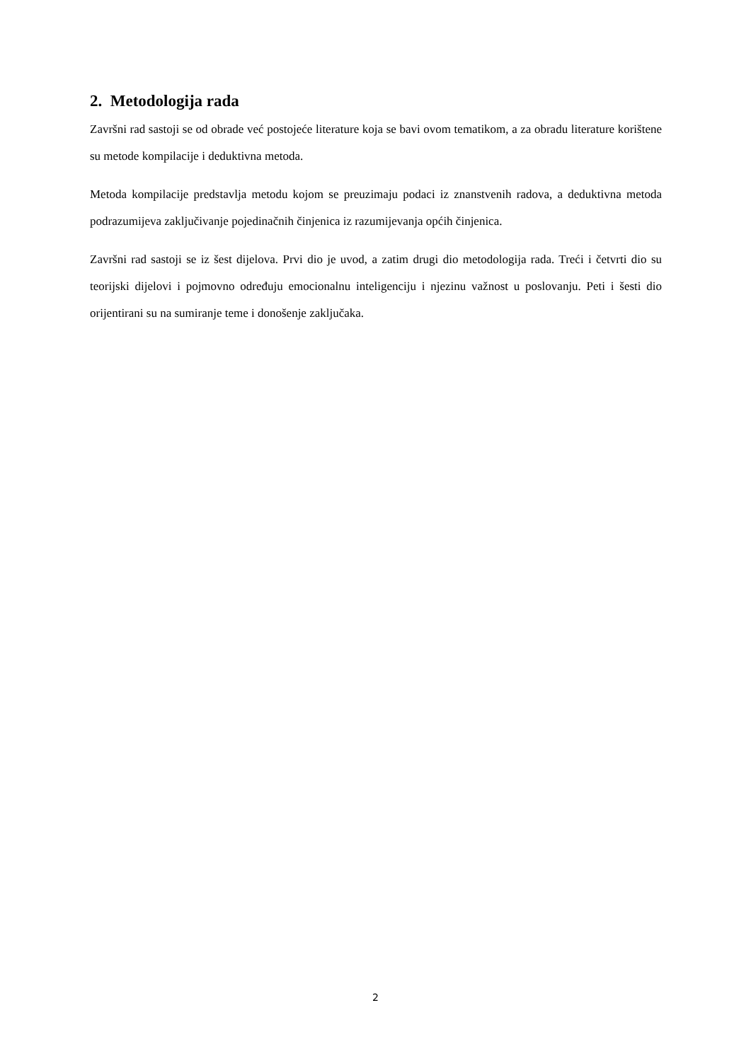2. Metodologija rada
Završni rad sastoji se od obrade već postojeće literature koja se bavi ovom tematikom, a za obradu literature korištene su metode kompilacije i deduktivna metoda.
Metoda kompilacije predstavlja metodu kojom se preuzimaju podaci iz znanstvenih radova, a deduktivna metoda podrazumijeva zaključivanje pojedinačnih činjenica iz razumijevanja općih činjenica.
Završni rad sastoji se iz šest dijelova. Prvi dio je uvod, a zatim drugi dio metodologija rada. Treći i četvrti dio su teorijski dijelovi i pojmovno određuju emocionalnu inteligenciju i njezinu važnost u poslovanju. Peti i šesti dio orijentirani su na sumiranje teme i donošenje zaključaka.
2